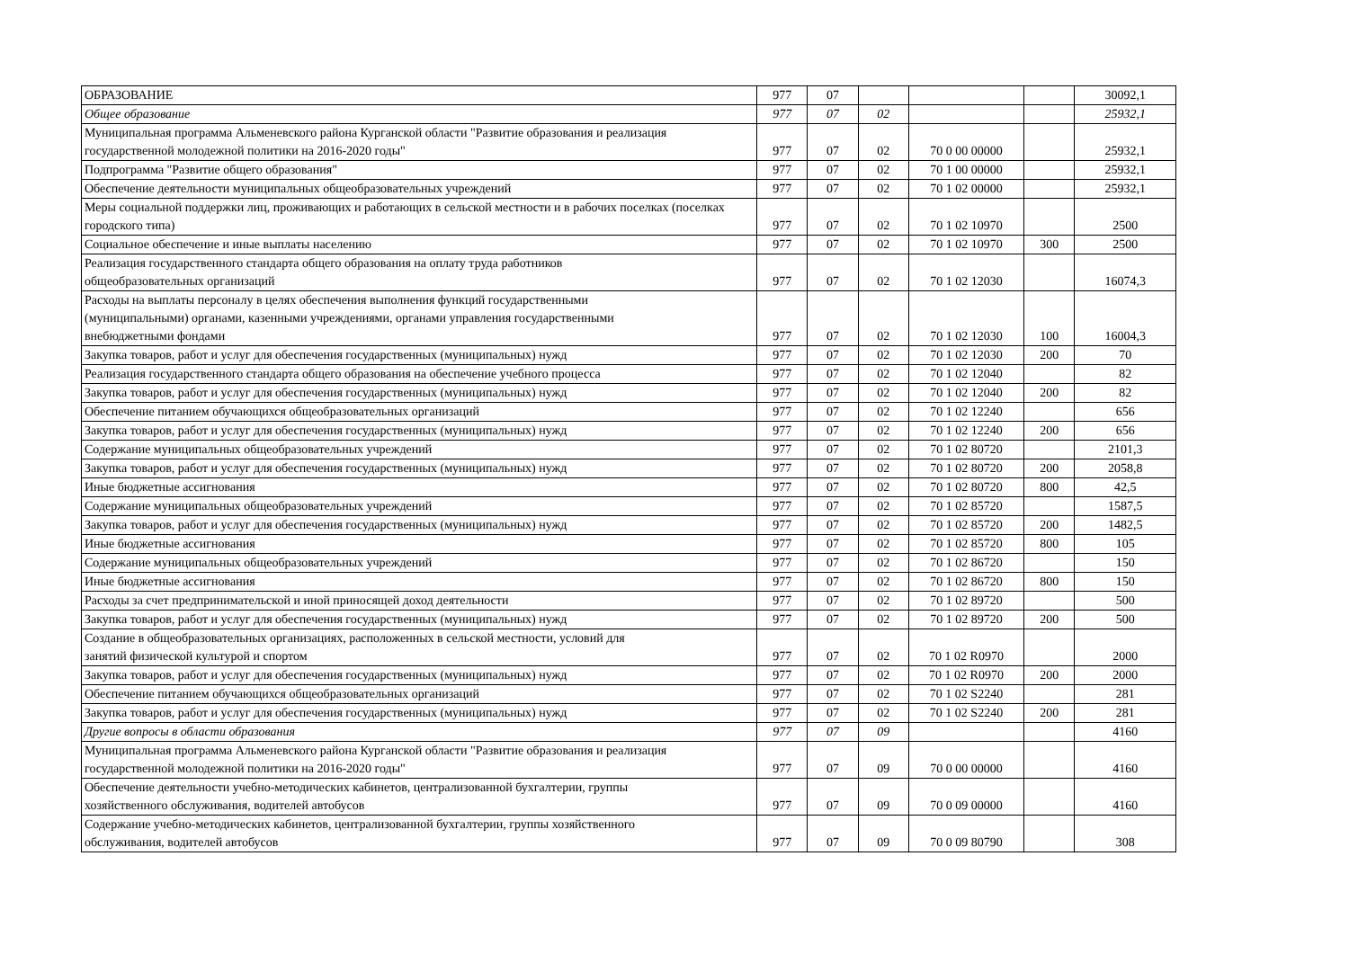| ОБРАЗОВАНИЕ | 977 | 07 | | | | 30092,1 |
| Общее образование | 977 | 07 | 02 | | | 25932,1 |
| Муниципальная программа Альменевского района Курганской области "Развитие образования и реализация государственной молодежной политики на 2016-2020 годы" | 977 | 07 | 02 | 70 0 00 00000 | | 25932,1 |
| Подпрограмма "Развитие общего образования" | 977 | 07 | 02 | 70 1 00 00000 | | 25932,1 |
| Обеспечение деятельности муниципальных общеобразовательных учреждений | 977 | 07 | 02 | 70 1 02 00000 | | 25932,1 |
| Меры социальной поддержки лиц, проживающих и работающих в сельской местности и в рабочих поселках (поселках городского типа) | 977 | 07 | 02 | 70 1 02 10970 | | 2500 |
| Социальное обеспечение и иные выплаты населению | 977 | 07 | 02 | 70 1 02 10970 | 300 | 2500 |
| Реализация государственного стандарта общего образования на оплату труда работников общеобразовательных организаций | 977 | 07 | 02 | 70 1 02 12030 | | 16074,3 |
| Расходы на выплаты персоналу в целях обеспечения выполнения функций государственными (муниципальными) органами, казенными учреждениями, органами управления государственными внебюджетными фондами | 977 | 07 | 02 | 70 1 02 12030 | 100 | 16004,3 |
| Закупка товаров, работ и услуг для обеспечения государственных (муниципальных) нужд | 977 | 07 | 02 | 70 1 02 12030 | 200 | 70 |
| Реализация государственного стандарта общего образования на обеспечение учебного процесса | 977 | 07 | 02 | 70 1 02 12040 | | 82 |
| Закупка товаров, работ и услуг для обеспечения государственных (муниципальных) нужд | 977 | 07 | 02 | 70 1 02 12040 | 200 | 82 |
| Обеспечение питанием обучающихся общеобразовательных организаций | 977 | 07 | 02 | 70 1 02 12240 | | 656 |
| Закупка товаров, работ и услуг для обеспечения государственных (муниципальных) нужд | 977 | 07 | 02 | 70 1 02 12240 | 200 | 656 |
| Содержание муниципальных общеобразовательных учреждений | 977 | 07 | 02 | 70 1 02 80720 | | 2101,3 |
| Закупка товаров, работ и услуг для обеспечения государственных (муниципальных) нужд | 977 | 07 | 02 | 70 1 02 80720 | 200 | 2058,8 |
| Иные бюджетные ассигнования | 977 | 07 | 02 | 70 1 02 80720 | 800 | 42,5 |
| Содержание муниципальных общеобразовательных учреждений | 977 | 07 | 02 | 70 1 02 85720 | | 1587,5 |
| Закупка товаров, работ и услуг для обеспечения государственных (муниципальных) нужд | 977 | 07 | 02 | 70 1 02 85720 | 200 | 1482,5 |
| Иные бюджетные ассигнования | 977 | 07 | 02 | 70 1 02 85720 | 800 | 105 |
| Содержание муниципальных общеобразовательных учреждений | 977 | 07 | 02 | 70 1 02 86720 | | 150 |
| Иные бюджетные ассигнования | 977 | 07 | 02 | 70 1 02 86720 | 800 | 150 |
| Расходы за счет предпринимательской и иной приносящей доход деятельности | 977 | 07 | 02 | 70 1 02 89720 | | 500 |
| Закупка товаров, работ и услуг для обеспечения государственных (муниципальных) нужд | 977 | 07 | 02 | 70 1 02 89720 | 200 | 500 |
| Создание в общеобразовательных организациях, расположенных в сельской местности, условий для занятий физической культурой и спортом | 977 | 07 | 02 | 70 1 02 R0970 | | 2000 |
| Закупка товаров, работ и услуг для обеспечения государственных (муниципальных) нужд | 977 | 07 | 02 | 70 1 02 R0970 | 200 | 2000 |
| Обеспечение питанием обучающихся общеобразовательных организаций | 977 | 07 | 02 | 70 1 02 S2240 | | 281 |
| Закупка товаров, работ и услуг для обеспечения государственных (муниципальных) нужд | 977 | 07 | 02 | 70 1 02 S2240 | 200 | 281 |
| Другие вопросы в области образования | 977 | 07 | 09 | | | 4160 |
| Муниципальная программа Альменевского района Курганской области "Развитие образования и реализация государственной молодежной политики на 2016-2020 годы" | 977 | 07 | 09 | 70 0 00 00000 | | 4160 |
| Обеспечение деятельности учебно-методических кабинетов, централизованной бухгалтерии, группы хозяйственного обслуживания, водителей автобусов | 977 | 07 | 09 | 70 0 09 00000 | | 4160 |
| Содержание учебно-методических кабинетов, централизованной бухгалтерии, группы хозяйственного обслуживания, водителей автобусов | 977 | 07 | 09 | 70 0 09 80790 | | 308 |